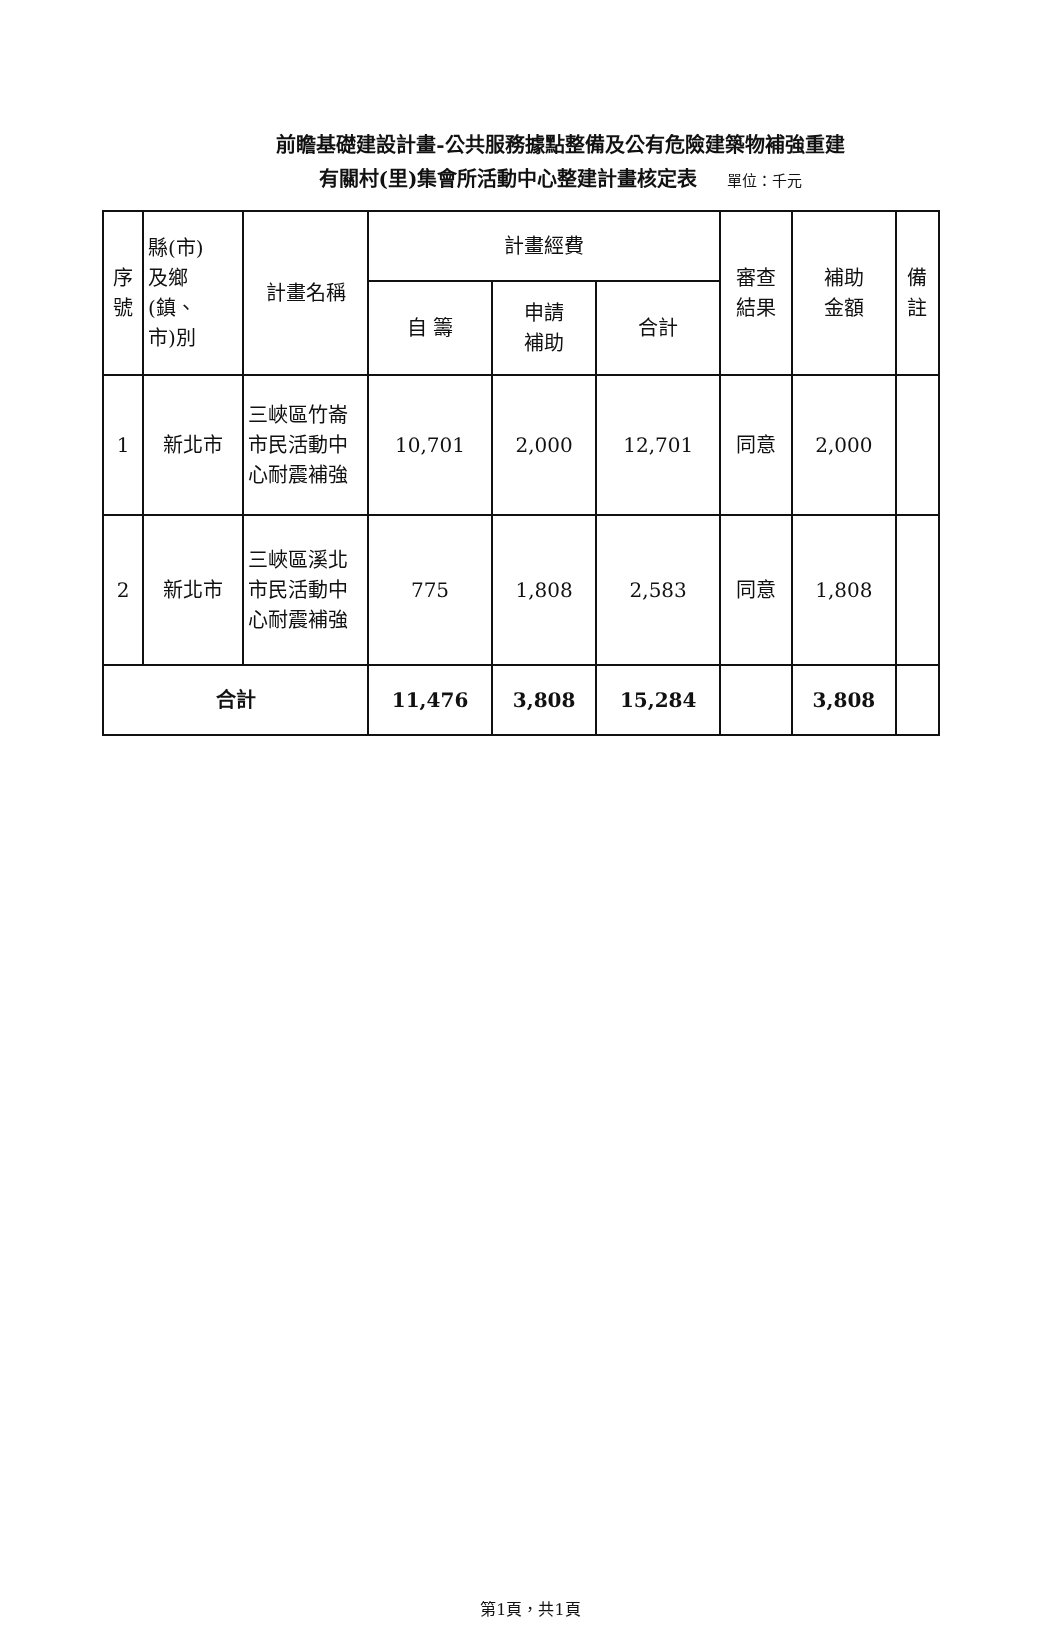前瞻基礎建設計畫-公共服務據點整備及公有危險建築物補強重建
有關村(里)集會所活動中心整建計畫核定表 單位：千元
| 序號 | 縣(市) 及鄉 (鎮、 市)別 | 計畫名稱 | 計畫經費 | | | 審查 結果 | 補助 金額 | 備 註 |
| --- | --- | --- | --- | --- | --- | --- | --- | --- |
| | | | 自 籌 | 申請 補助 | 合計 | | | |
| 1 | 新北市 | 三峽區竹崙市民活動中心耐震補強 | 10,701 | 2,000 | 12,701 | 同意 | 2,000 | |
| 2 | 新北市 | 三峽區溪北市民活動中心耐震補強 | 775 | 1,808 | 2,583 | 同意 | 1,808 | |
| 合計 | | | 11,476 | 3,808 | 15,284 | | 3,808 | |
第1頁，共1頁